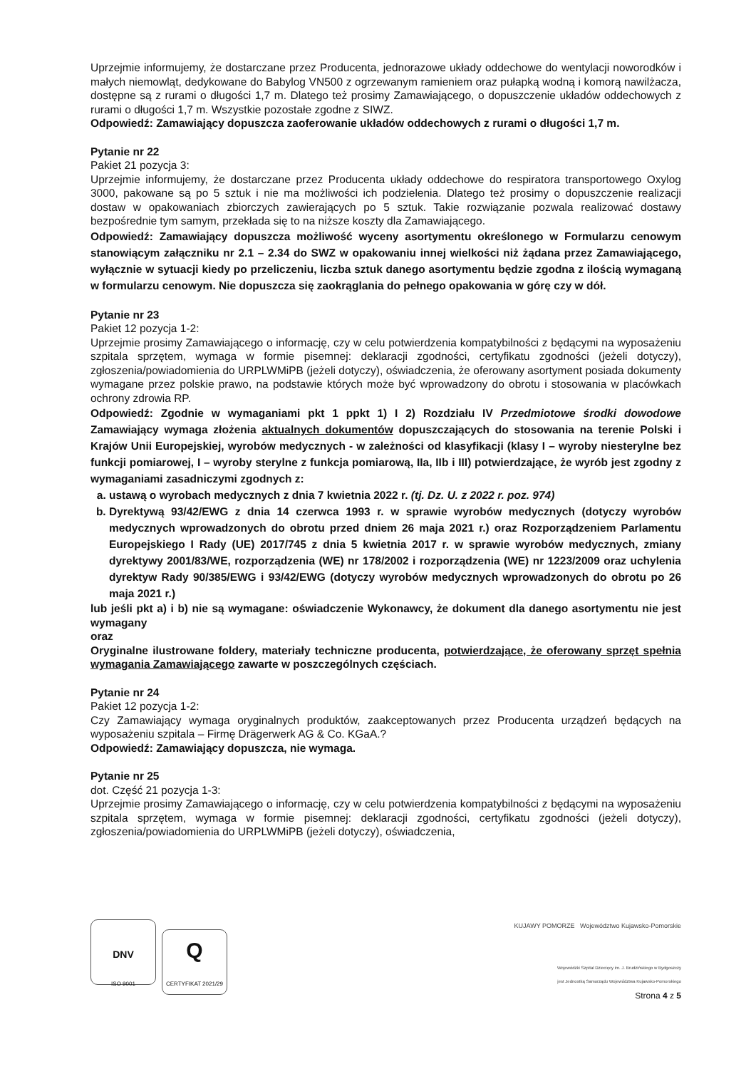Uprzejmie informujemy, że dostarczane przez Producenta, jednorazowe układy oddechowe do wentylacji noworodków i małych niemowląt, dedykowane do Babylog VN500 z ogrzewanym ramieniem oraz pułapką wodną i komorą nawilżacza, dostępne są z rurami o długości 1,7 m. Dlatego też prosimy Zamawiającego, o dopuszczenie układów oddechowych z rurami o długości 1,7 m. Wszystkie pozostałe zgodne z SIWZ.
Odpowiedź: Zamawiający dopuszcza zaoferowanie układów oddechowych z rurami o długości 1,7 m.
Pytanie nr 22
Pakiet 21 pozycja 3:
Uprzejmie informujemy, że dostarczane przez Producenta układy oddechowe do respiratora transportowego Oxylog 3000, pakowane są po 5 sztuk i nie ma możliwości ich podzielenia. Dlatego też prosimy o dopuszczenie realizacji dostaw w opakowaniach zbiorczych zawierających po 5 sztuk. Takie rozwiązanie pozwala realizować dostawy bezpośrednie tym samym, przekłada się to na niższe koszty dla Zamawiającego.
Odpowiedź: Zamawiający dopuszcza możliwość wyceny asortymentu określonego w Formularzu cenowym stanowiącym załączniku nr 2.1 – 2.34 do SWZ w opakowaniu innej wielkości niż żądana przez Zamawiającego, wyłącznie w sytuacji kiedy po przeliczeniu, liczba sztuk danego asortymentu będzie zgodna z ilością wymaganą w formularzu cenowym. Nie dopuszcza się zaokrąglania do pełnego opakowania w górę czy w dół.
Pytanie nr 23
Pakiet 12 pozycja 1-2:
Uprzejmie prosimy Zamawiającego o informację, czy w celu potwierdzenia kompatybilności z będącymi na wyposażeniu szpitala sprzętem, wymaga w formie pisemnej: deklaracji zgodności, certyfikatu zgodności (jeżeli dotyczy), zgłoszenia/powiadomienia do URPLWMiPB (jeżeli dotyczy), oświadczenia, że oferowany asortyment posiada dokumenty wymagane przez polskie prawo, na podstawie których może być wprowadzony do obrotu i stosowania w placówkach ochrony zdrowia RP.
Odpowiedź: Zgodnie w wymaganiami pkt 1 ppkt 1) I 2) Rozdziału IV Przedmiotowe środki dowodowe Zamawiający wymaga złożenia aktualnych dokumentów dopuszczających do stosowania na terenie Polski i Krajów Unii Europejskiej, wyrobów medycznych - w zależności od klasyfikacji (klasy I – wyroby niesterylne bez funkcji pomiarowej, I – wyroby sterylne z funkcja pomiarową, IIa, IIb i III) potwierdzające, że wyrób jest zgodny z wymaganiami zasadniczymi zgodnych z:
a. ustawą o wyrobach medycznych z dnia 7 kwietnia 2022 r. (tj. Dz. U. z 2022 r. poz. 974)
b. Dyrektywą 93/42/EWG z dnia 14 czerwca 1993 r. w sprawie wyrobów medycznych (dotyczy wyrobów medycznych wprowadzonych do obrotu przed dniem 26 maja 2021 r.) oraz Rozporządzeniem Parlamentu Europejskiego I Rady (UE) 2017/745 z dnia 5 kwietnia 2017 r. w sprawie wyrobów medycznych, zmiany dyrektywy 2001/83/WE, rozporządzenia (WE) nr 178/2002 i rozporządzenia (WE) nr 1223/2009 oraz uchylenia dyrektyw Rady 90/385/EWG i 93/42/EWG (dotyczy wyrobów medycznych wprowadzonych do obrotu po 26 maja 2021 r.)
lub jeśli pkt a) i b) nie są wymagane: oświadczenie Wykonawcy, że dokument dla danego asortymentu nie jest wymagany
oraz
Oryginalne ilustrowane foldery, materiały techniczne producenta, potwierdzające, że oferowany sprzęt spełnia wymagania Zamawiającego zawarte w poszczególnych częściach.
Pytanie nr 24
Pakiet 12 pozycja 1-2:
Czy Zamawiający wymaga oryginalnych produktów, zaakceptowanych przez Producenta urządzeń będących na wyposażeniu szpitala – Firmę Drägerwerk AG & Co. KGaA.?
Odpowiedź: Zamawiający dopuszcza, nie wymaga.
Pytanie nr 25
dot. Część 21 pozycja 1-3:
Uprzejmie prosimy Zamawiającego o informację, czy w celu potwierdzenia kompatybilności z będącymi na wyposażeniu szpitala sprzętem, wymaga w formie pisemnej: deklaracji zgodności, certyfikatu zgodności (jeżeli dotyczy), zgłoszenia/powiadomienia do URPLWMiPB (jeżeli dotyczy), oświadczenia,
DNV
ISO 9001
Q
CERTYFIKAT 2021/29
KUJAWY POMORZE Województwo Kujawsko-Pomorskie
Wojewódzki Szpital Dziecięcy im. J. Brudzińskiego w Bydgoszczy
jest Jednostką Samorządu Województwa Kujawsko-Pomorskiego
Strona 4 z 5